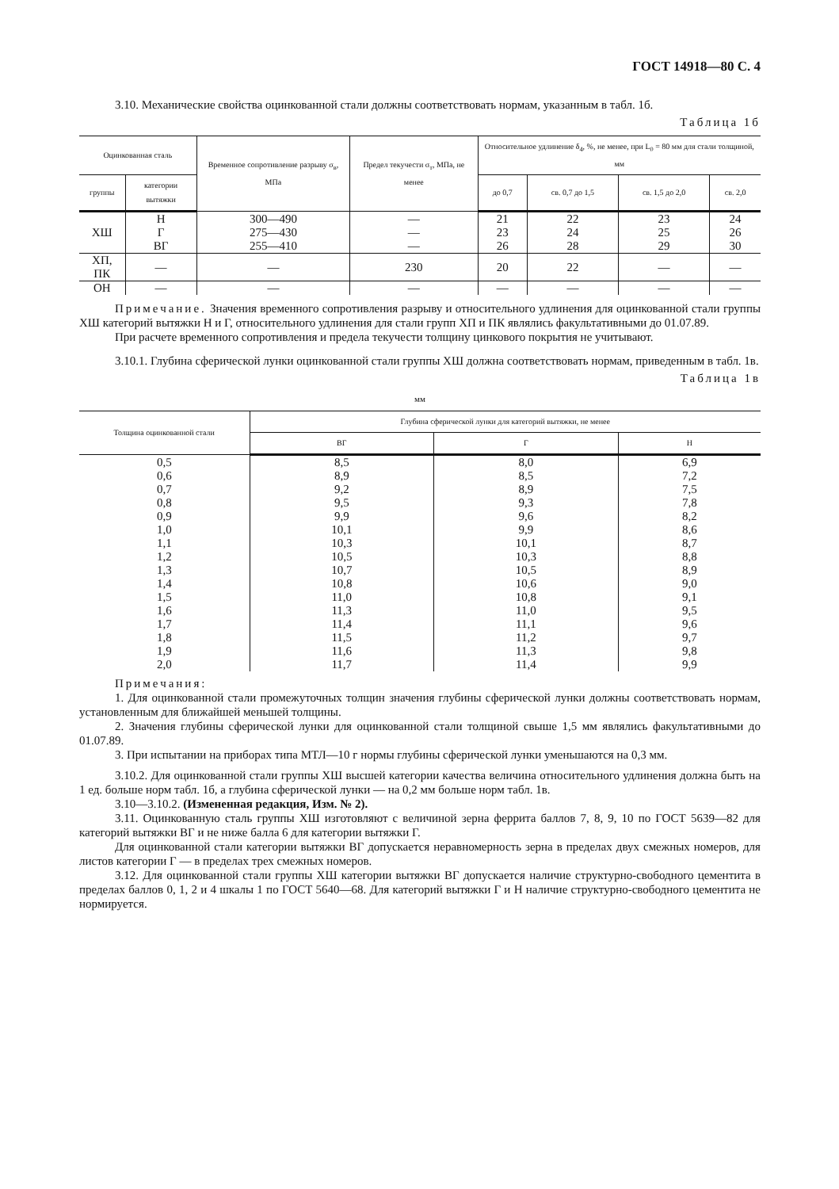ГОСТ 14918—80 С. 4
3.10. Механические свойства оцинкованной стали должны соответствовать нормам, указанным в табл. 1б.
Таблица 1б
| Оцинкованная сталь | | Временное сопротивление разрыву σ<sub>в</sub>, МПа | Предел текучести σ<sub>т</sub>, МПа, не менее | Относительное удлинение δ<sub>4</sub>, %, не менее, при L<sub>0</sub> = 80 мм для стали толщиной, мм | | | |
| --- | --- | --- | --- | --- | --- | --- | --- |
| группы | категории вытяжки | | | до 0,7 | св. 0,7 до 1,5 | св. 1,5 до 2,0 | св. 2,0 |
| ХШ | Н Г ВГ | 300—490 275—430 255—410 | — — — | 21 23 26 | 22 24 28 | 23 25 29 | 24 26 30 |
| ХП, ПК | — | — | 230 | 20 | 22 | — | — |
| ОН | — | — | — | — | — | — | — |
Примечание. Значения временного сопротивления разрыву и относительного удлинения для оцинкованной стали группы ХШ категорий вытяжки Н и Г, относительного удлинения для стали групп ХП и ПК являлись факультативными до 01.07.89.
При расчете временного сопротивления и предела текучести толщину цинкового покрытия не учитывают.
3.10.1. Глубина сферической лунки оцинкованной стали группы ХШ должна соответствовать нормам, приведенным в табл. 1в.
Таблица 1в
мм
| Толщина оцинкованной стали | Глубина сферической лунки для категорий вытяжки, не менее | | |
| --- | --- | --- | --- |
| | ВГ | Г | Н |
| 0,5 0,6 0,7 0,8 0,9 1,0 1,1 1,2 1,3 1,4 1,5 1,6 1,7 1,8 1,9 2,0 | 8,5 8,9 9,2 9,5 9,9 10,1 10,3 10,5 10,7 10,8 11,0 11,3 11,4 11,5 11,6 11,7 | 8,0 8,5 8,9 9,3 9,6 9,9 10,1 10,3 10,5 10,6 10,8 11,0 11,1 11,2 11,3 11,4 | 6,9 7,2 7,5 7,8 8,2 8,6 8,7 8,8 8,9 9,0 9,1 9,5 9,6 9,7 9,8 9,9 |
Примечания:
1. Для оцинкованной стали промежуточных толщин значения глубины сферической лунки должны соответствовать нормам, установленным для ближайшей меньшей толщины.
2. Значения глубины сферической лунки для оцинкованной стали толщиной свыше 1,5 мм являлись факультативными до 01.07.89.
3. При испытании на приборах типа МТЛ—10 г нормы глубины сферической лунки уменьшаются на 0,3 мм.
3.10.2. Для оцинкованной стали группы ХШ высшей категории качества величина относительного удлинения должна быть на 1 ед. больше норм табл. 1б, а глубина сферической лунки — на 0,2 мм больше норм табл. 1в.
3.10—3.10.2. (Измененная редакция, Изм. № 2).
3.11. Оцинкованную сталь группы ХШ изготовляют с величиной зерна феррита баллов 7, 8, 9, 10 по ГОСТ 5639—82 для категорий вытяжки ВГ и не ниже балла 6 для категории вытяжки Г.
Для оцинкованной стали категории вытяжки ВГ допускается неравномерность зерна в пределах двух смежных номеров, для листов категории Г — в пределах трех смежных номеров.
3.12. Для оцинкованной стали группы ХШ категории вытяжки ВГ допускается наличие структурно-свободного цементита в пределах баллов 0, 1, 2 и 4 шкалы 1 по ГОСТ 5640—68. Для категорий вытяжки Г и Н наличие структурно-свободного цементита не нормируется.